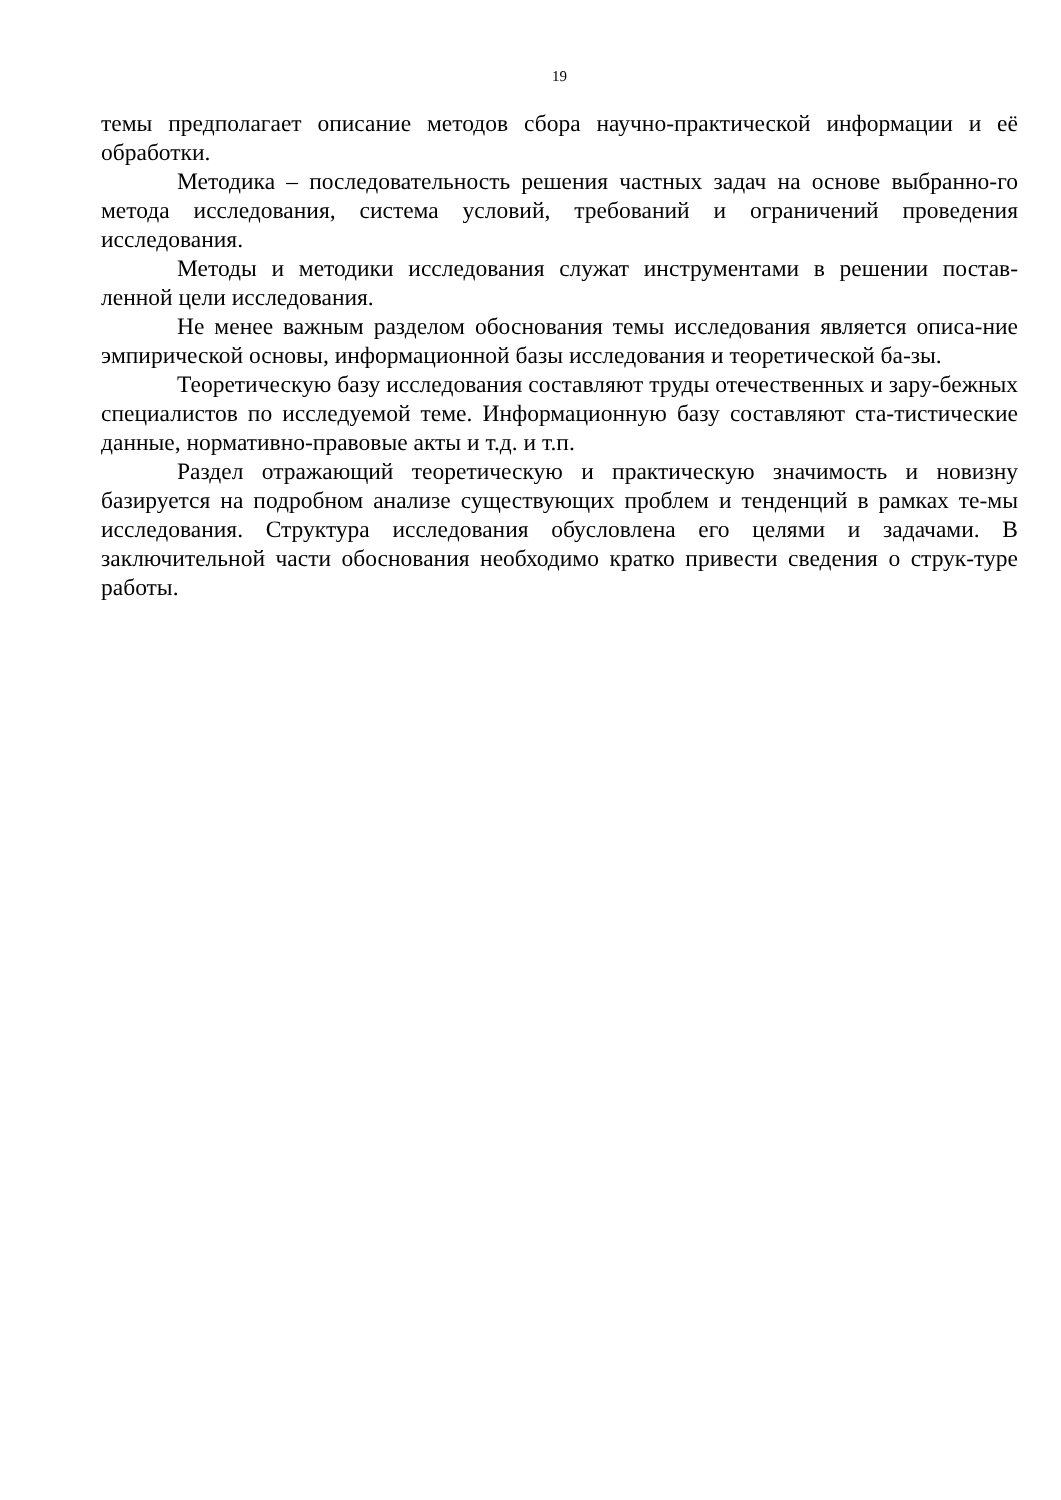19
темы предполагает описание методов сбора научно-практической информации и её обработки.
Методика – последовательность решения частных задач на основе выбранно-го метода исследования, система условий, требований и ограничений проведения исследования.
Методы и методики исследования служат инструментами в решении постав-ленной цели исследования.
Не менее важным разделом обоснования темы исследования является описа-ние эмпирической основы, информационной базы исследования и теоретической ба-зы.
Теоретическую базу исследования составляют труды отечественных и зару-бежных специалистов по исследуемой теме. Информационную базу составляют ста-тистические данные, нормативно-правовые акты и т.д. и т.п.
Раздел отражающий теоретическую и практическую значимость и новизну базируется на подробном анализе существующих проблем и тенденций в рамках те-мы исследования. Структура исследования обусловлена его целями и задачами. В заключительной части обоснования необходимо кратко привести сведения о струк-туре работы.